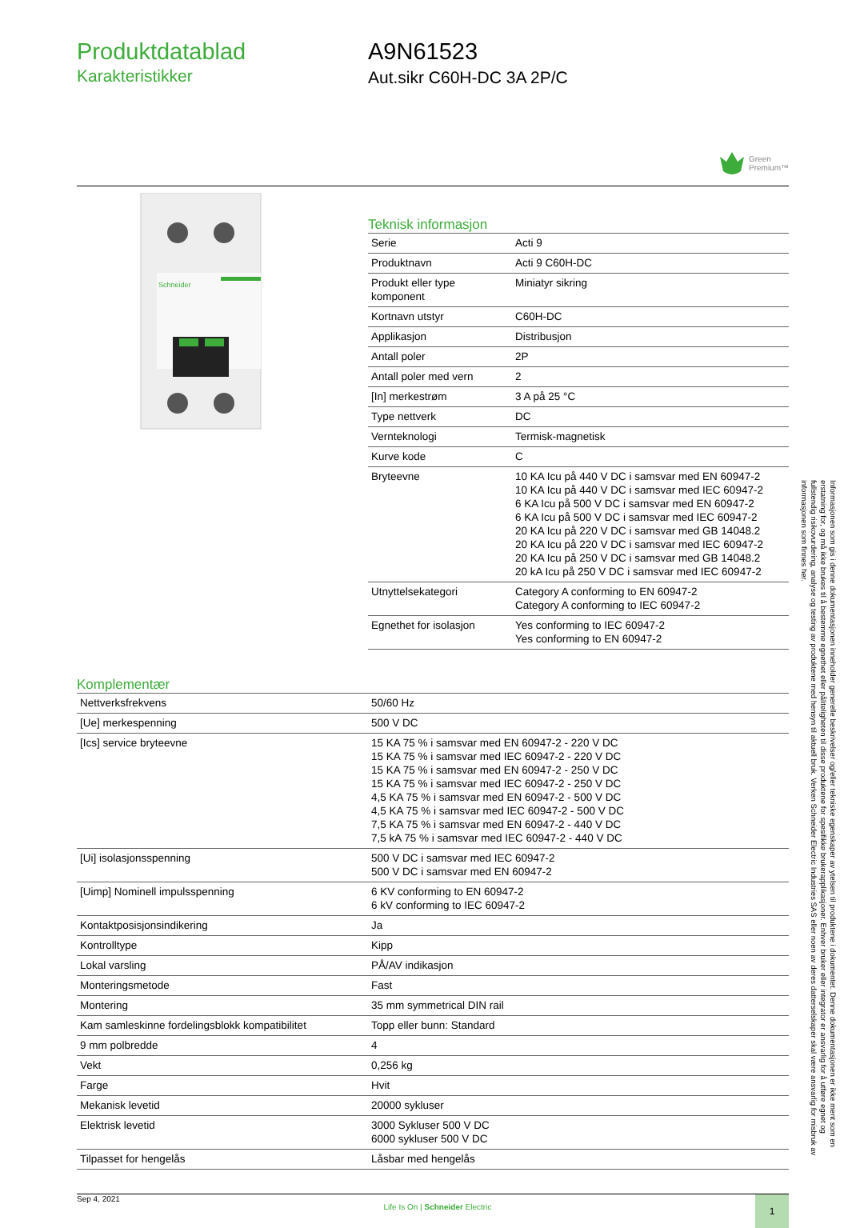Produktdatablad
Karakteristikker
A9N61523
Aut.sikr C60H-DC 3A 2P/C
Green
Premium™
Schneider
Teknisk informasjon
| Serie | Acti 9 |
| Produktnavn | Acti 9 C60H-DC |
| Produkt eller type komponent | Miniatyr sikring |
| Kortnavn utstyr | C60H-DC |
| Applikasjon | Distribusjon |
| Antall poler | 2P |
| Antall poler med vern | 2 |
| [In] merkestrøm | 3 A på 25 °C |
| Type nettverk | DC |
| Vernteknologi | Termisk-magnetisk |
| Kurve kode | C |
| Bryteevne | 10 KA Icu på 440 V DC i samsvar med EN 60947-2 10 KA Icu på 440 V DC i samsvar med IEC 60947-2 6 KA Icu på 500 V DC i samsvar med EN 60947-2 6 KA Icu på 500 V DC i samsvar med IEC 60947-2 20 KA Icu på 220 V DC i samsvar med GB 14048.2 20 KA Icu på 220 V DC i samsvar med IEC 60947-2 20 KA Icu på 250 V DC i samsvar med GB 14048.2 20 kA Icu på 250 V DC i samsvar med IEC 60947-2 |
| Utnyttelsekategori | Category A conforming to EN 60947-2 Category A conforming to IEC 60947-2 |
| Egnethet for isolasjon | Yes conforming to IEC 60947-2 Yes conforming to EN 60947-2 |
Komplementær
| Nettverksfrekvens | 50/60 Hz |
| [Ue] merkespenning | 500 V DC |
| [Ics] service bryteevne | 15 KA 75 % i samsvar med EN 60947-2 - 220 V DC 15 KA 75 % i samsvar med IEC 60947-2 - 220 V DC 15 KA 75 % i samsvar med EN 60947-2 - 250 V DC 15 KA 75 % i samsvar med IEC 60947-2 - 250 V DC 4,5 KA 75 % i samsvar med EN 60947-2 - 500 V DC 4,5 KA 75 % i samsvar med IEC 60947-2 - 500 V DC 7,5 KA 75 % i samsvar med EN 60947-2 - 440 V DC 7,5 kA 75 % i samsvar med IEC 60947-2 - 440 V DC |
| [Ui] isolasjonsspenning | 500 V DC i samsvar med IEC 60947-2 500 V DC i samsvar med EN 60947-2 |
| [Uimp] Nominell impulsspenning | 6 KV conforming to EN 60947-2 6 kV conforming to IEC 60947-2 |
| Kontaktposisjonsindikering | Ja |
| Kontrolltype | Kipp |
| Lokal varsling | PÅ/AV indikasjon |
| Monteringsmetode | Fast |
| Montering | 35 mm symmetrical DIN rail |
| Kam samleskinne fordelingsblokk kompatibilitet | Topp eller bunn: Standard |
| 9 mm polbredde | 4 |
| Vekt | 0,256 kg |
| Farge | Hvit |
| Mekanisk levetid | 20000 sykluser |
| Elektrisk levetid | 3000 Sykluser 500 V DC 6000 sykluser 500 V DC |
| Tilpasset for hengelås | Låsbar med hengelås |
Sep 4, 2021
Life Is On | Schneider Electric
1
Informasjonen som gis i denne dokumentasjonen inneholder generelle beskrivelser og/eller tekniske egenskaper av ytelsen til produktene i dokumentet. Denne dokumentasjonen er ikke ment som en erstatning for, og må ikke brukes til å bestemme egnethet eller påliteligheten til disse produktene for spesifikke brukerapplikasjoner. Enhver bruker eller integrator er ansvarlig for å utføre egnet og fullstendig risikovurdering, analyse og testing av produktene med hensyn til aktuell bruk. Verken Schneider Electric Industries SAS eller noen av deres datterselskaper skal være ansvarlig for misbruk av informasjonen som finnes her.